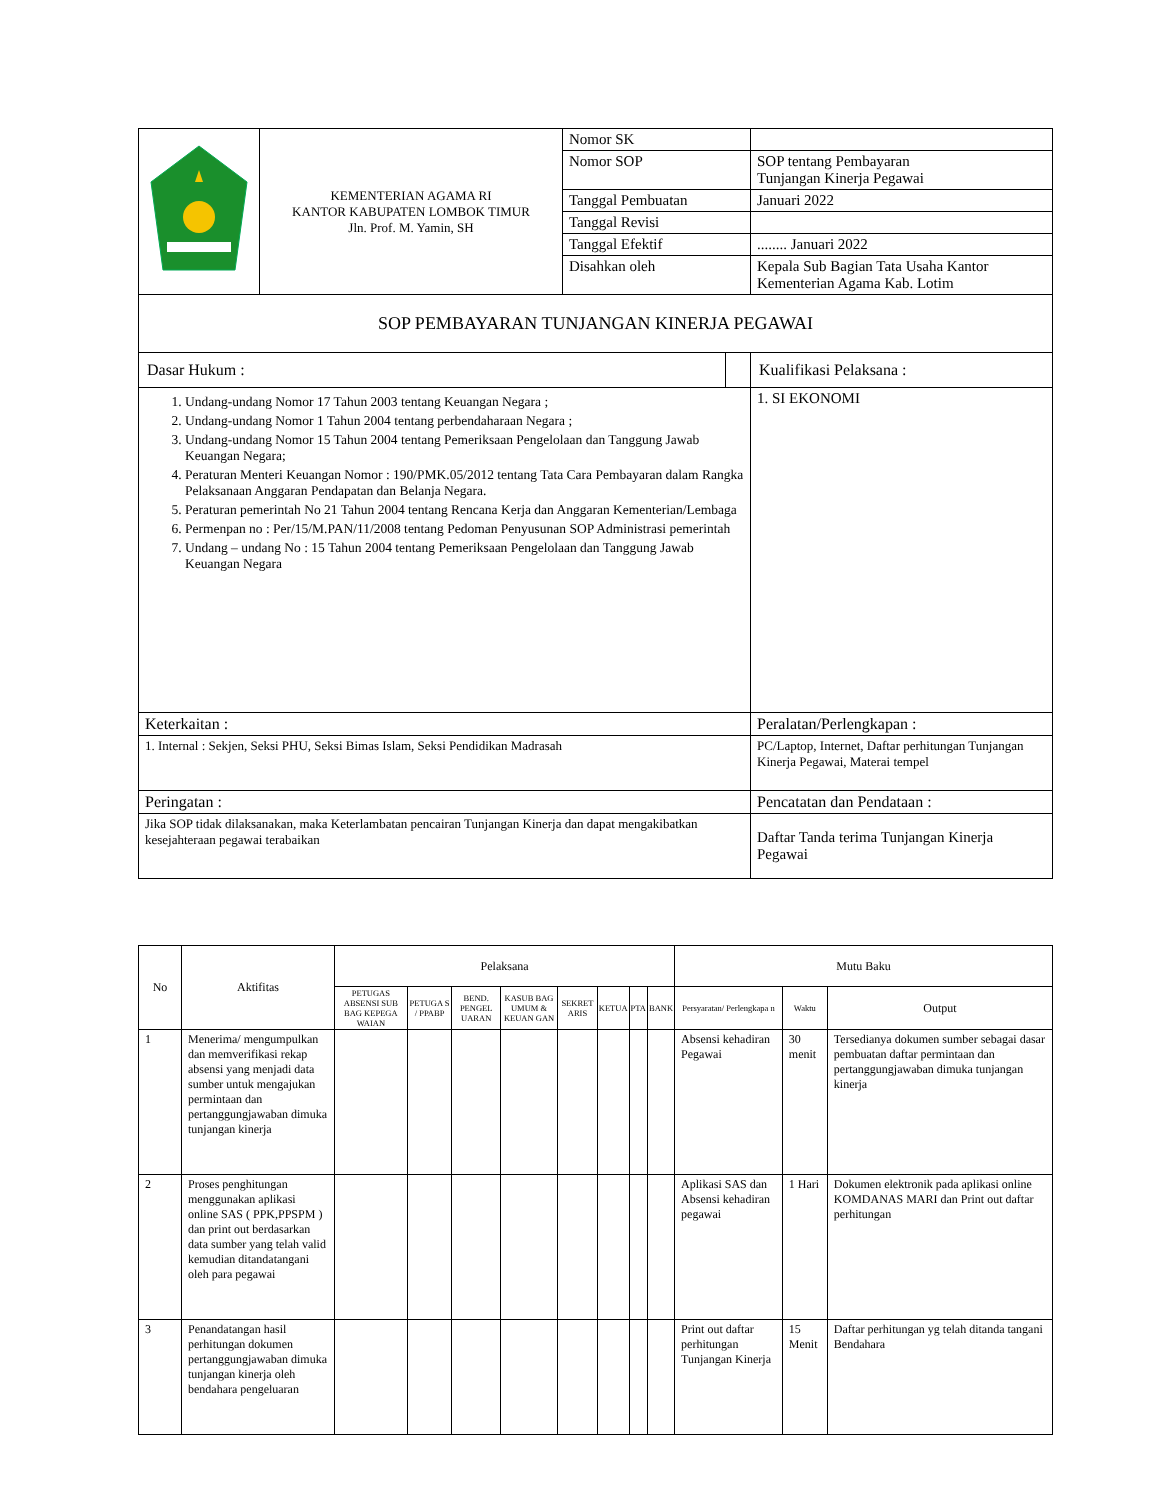| | KEMENTERIAN AGAMA RI KANTOR KABUPATEN LOMBOK TIMUR Jln. Prof. M. Yamin, SH | Nomor SK | |
| | | Nomor SOP | SOP tentang Pembayaran Tunjangan Kinerja Pegawai |
| | | Tanggal Pembuatan | Januari 2022 |
| | | Tanggal Revisi | |
| | | Tanggal Efektif | ........ Januari 2022 |
| | | Disahkan oleh | Kepala Sub Bagian Tata Usaha Kantor Kementerian Agama Kab. Lotim |
| SOP PEMBAYARAN TUNJANGAN KINERJA PEGAWAI | | | |
| Dasar Hukum : | | | Kualifikasi Pelaksana : |
| 1. Undang-undang Nomor 17 Tahun 2003 tentang Keuangan Negara ; 2. Undang-undang Nomor 1 Tahun 2004 tentang perbendaharaan Negara ; 3. Undang-undang Nomor 15 Tahun 2004 tentang Pemeriksaan Pengelolaan dan Tanggung Jawab Keuangan Negara; 4. Peraturan Menteri Keuangan Nomor : 190/PMK.05/2012 tentang Tata Cara Pembayaran dalam Rangka Pelaksanaan Anggaran Pendapatan dan Belanja Negara. 5. Peraturan pemerintah No 21 Tahun 2004 tentang Rencana Kerja dan Anggaran Kementerian/Lembaga 6. Permenpan no : Per/15/M.PAN/11/2008 tentang Pedoman Penyusunan SOP Administrasi pemerintah 7. Undang – undang No : 15 Tahun 2004 tentang Pemeriksaan Pengelolaan dan Tanggung Jawab Keuangan Negara | | | 1. SI EKONOMI |
| Keterkaitan : | | | Peralatan/Perlengkapan : |
| 1. Internal : Sekjen, Seksi PHU, Seksi Bimas Islam, Seksi Pendidikan Madrasah | | | PC/Laptop, Internet, Daftar perhitungan Tunjangan Kinerja Pegawai, Materai tempel |
| Peringatan : | | | Pencatatan dan Pendataan : |
| Jika SOP tidak dilaksanakan, maka Keterlambatan pencairan Tunjangan Kinerja dan dapat mengakibatkan kesejahteraan pegawai terabaikan | | | Daftar Tanda terima Tunjangan Kinerja Pegawai |
| No | Aktifitas | Pelaksana | | | | | | | | Mutu Baku | | |
| --- | --- | --- | --- | --- | --- | --- | --- | --- | --- | --- | --- | --- |
| | | PETUGAS ABSENSI SUB BAG KEPEGA WAIAN | PETUGA S / PPABP | BEND. PENGEL UARAN | KASUB BAG UMUM & KEUAN GAN | SEKRET ARIS | KETUA | PTA | BANK | Persyaratan/ Perlengkapa n | Waktu | Output |
| 1 | Menerima/ mengumpulkan dan memverifikasi rekap absensi yang menjadi data sumber untuk mengajukan permintaan dan pertanggungjawaban dimuka tunjangan kinerja | | | | | | | | | Absensi kehadiran Pegawai | 30 menit | Tersedianya dokumen sumber sebagai dasar pembuatan daftar permintaan dan pertanggungjawaban dimuka tunjangan kinerja |
| 2 | Proses penghitungan menggunakan aplikasi online SAS ( PPK,PPSPM ) dan print out berdasarkan data sumber yang telah valid kemudian ditandatangani oleh para pegawai | | | | | | | | | Aplikasi SAS dan Absensi kehadiran pegawai | 1 Hari | Dokumen elektronik pada aplikasi online KOMDANAS MARI dan Print out daftar perhitungan |
| 3 | Penandatangan hasil perhitungan dokumen pertanggungjawaban dimuka tunjangan kinerja oleh bendahara pengeluaran | | | | | | | | | Print out daftar perhitungan Tunjangan Kinerja | 15 Menit | Daftar perhitungan yg telah ditanda tangani Bendahara |